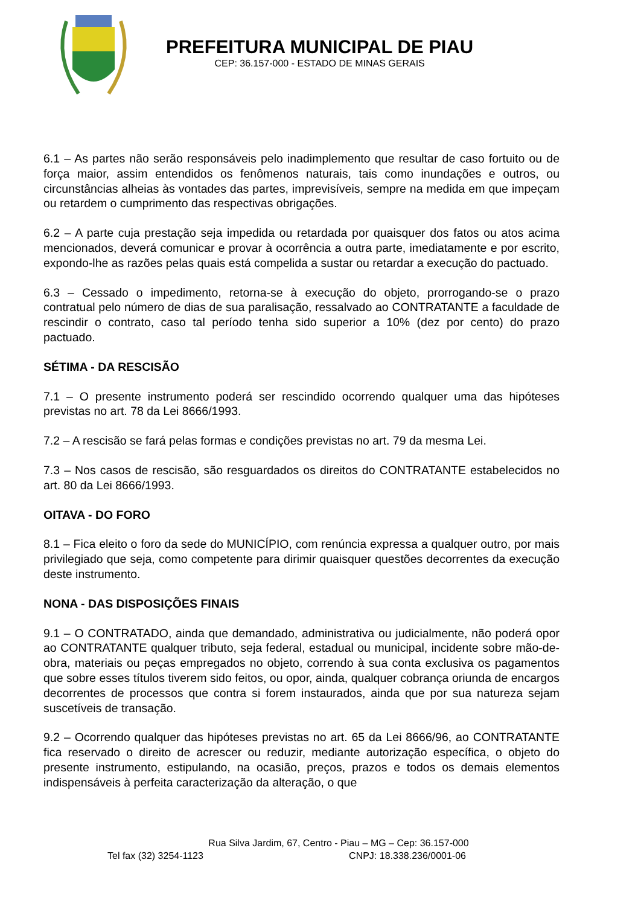PREFEITURA MUNICIPAL DE PIAU
CEP: 36.157-000 - ESTADO DE MINAS GERAIS
6.1 – As partes não serão responsáveis pelo inadimplemento que resultar de caso fortuito ou de força maior, assim entendidos os fenômenos naturais, tais como inundações e outros, ou circunstâncias alheias às vontades das partes, imprevisíveis, sempre na medida em que impeçam ou retardem o cumprimento das respectivas obrigações.
6.2 – A parte cuja prestação seja impedida ou retardada por quaisquer dos fatos ou atos acima mencionados, deverá comunicar e provar à ocorrência a outra parte, imediatamente e por escrito, expondo-lhe as razões pelas quais está compelida a sustar ou retardar a execução do pactuado.
6.3 – Cessado o impedimento, retorna-se à execução do objeto, prorrogando-se o prazo contratual pelo número de dias de sua paralisação, ressalvado ao CONTRATANTE a faculdade de rescindir o contrato, caso tal período tenha sido superior a 10% (dez por cento) do prazo pactuado.
SÉTIMA - DA RESCISÃO
7.1 – O presente instrumento poderá ser rescindido ocorrendo qualquer uma das hipóteses previstas no art. 78 da Lei 8666/1993.
7.2 – A rescisão se fará pelas formas e condições previstas no art. 79 da mesma Lei.
7.3 – Nos casos de rescisão, são resguardados os direitos do CONTRATANTE estabelecidos no art. 80 da Lei 8666/1993.
OITAVA - DO FORO
8.1 – Fica eleito o foro da sede do MUNICÍPIO, com renúncia expressa a qualquer outro, por mais privilegiado que seja, como competente para dirimir quaisquer questões decorrentes da execução deste instrumento.
NONA - DAS DISPOSIÇÕES FINAIS
9.1 – O CONTRATADO, ainda que demandado, administrativa ou judicialmente, não poderá opor ao CONTRATANTE qualquer tributo, seja federal, estadual ou municipal, incidente sobre mão-de-obra, materiais ou peças empregados no objeto, correndo à sua conta exclusiva os pagamentos que sobre esses títulos tiverem sido feitos, ou opor, ainda, qualquer cobrança oriunda de encargos decorrentes de processos que contra si forem instaurados, ainda que por sua natureza sejam suscetíveis de transação.
9.2 – Ocorrendo qualquer das hipóteses previstas no art. 65 da Lei 8666/96, ao CONTRATANTE fica reservado o direito de acrescer ou reduzir, mediante autorização específica, o objeto do presente instrumento, estipulando, na ocasião, preços, prazos e todos os demais elementos indispensáveis à perfeita caracterização da alteração, o que
Rua Silva Jardim, 67, Centro - Piau – MG – Cep: 36.157-000
Tel fax (32) 3254-1123 CNPJ: 18.338.236/0001-06